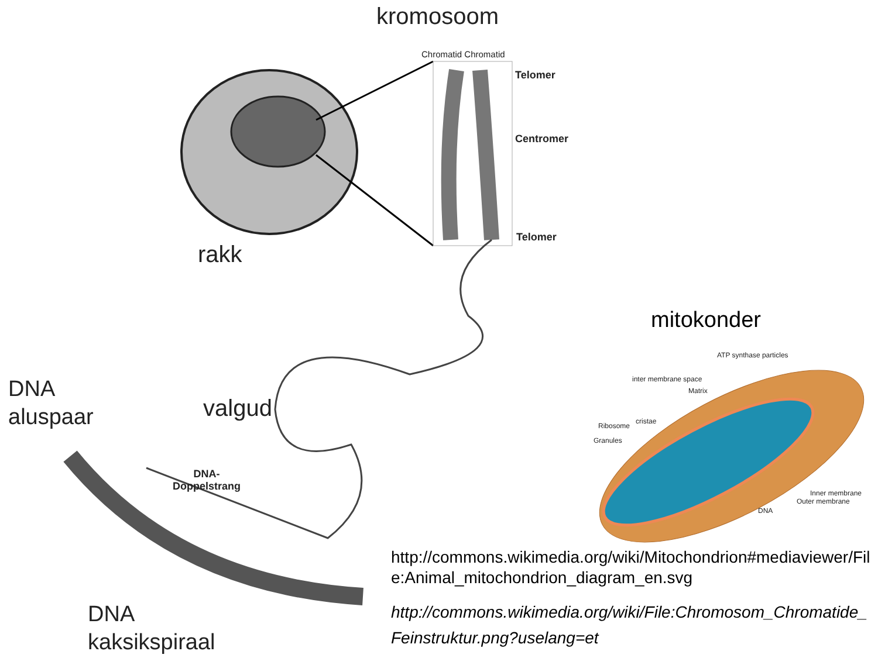kromosoom
Chromatid Chromatid
Telomer
Centromer
Telomer
rakk
mitokonder
ATP synthase particles
inter membrane space
Matrix
cristae
Ribosome
Granules
Inner membrane
Outer membrane
DNA
DNA
aluspaar
valgud
DNA-
Doppelstrang
DNA
kaksikspiraal
http://commons.wikimedia.org/wiki/Mitochondrion#mediaviewer/File:Animal_mitochondrion_diagram_en.svg
http://commons.wikimedia.org/wiki/File:Chromosom_Chromatide_Feinstruktur.png?uselang=et